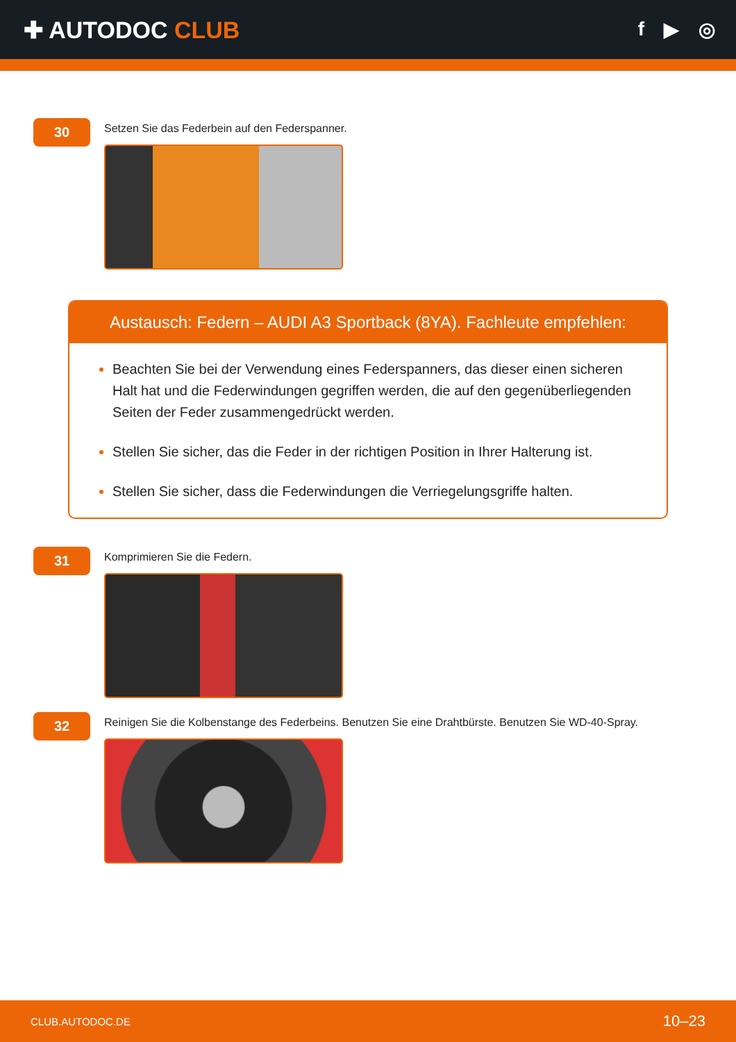✚ AUTODOC CLUB
f ▶ ◎
30
Setzen Sie das Federbein auf den Federspanner.
Austausch: Federn – AUDI A3 Sportback (8YA). Fachleute empfehlen:
Beachten Sie bei der Verwendung eines Federspanners, das dieser einen sicheren Halt hat und die Federwindungen gegriffen werden, die auf den gegenüberliegenden Seiten der Feder zusammengedrückt werden.
Stellen Sie sicher, das die Feder in der richtigen Position in Ihrer Halterung ist.
Stellen Sie sicher, dass die Federwindungen die Verriegelungsgriffe halten.
31
Komprimieren Sie die Federn.
32
Reinigen Sie die Kolbenstange des Federbeins. Benutzen Sie eine Drahtbürste. Benutzen Sie WD-40-Spray.
CLUB.AUTODOC.DE 10–23